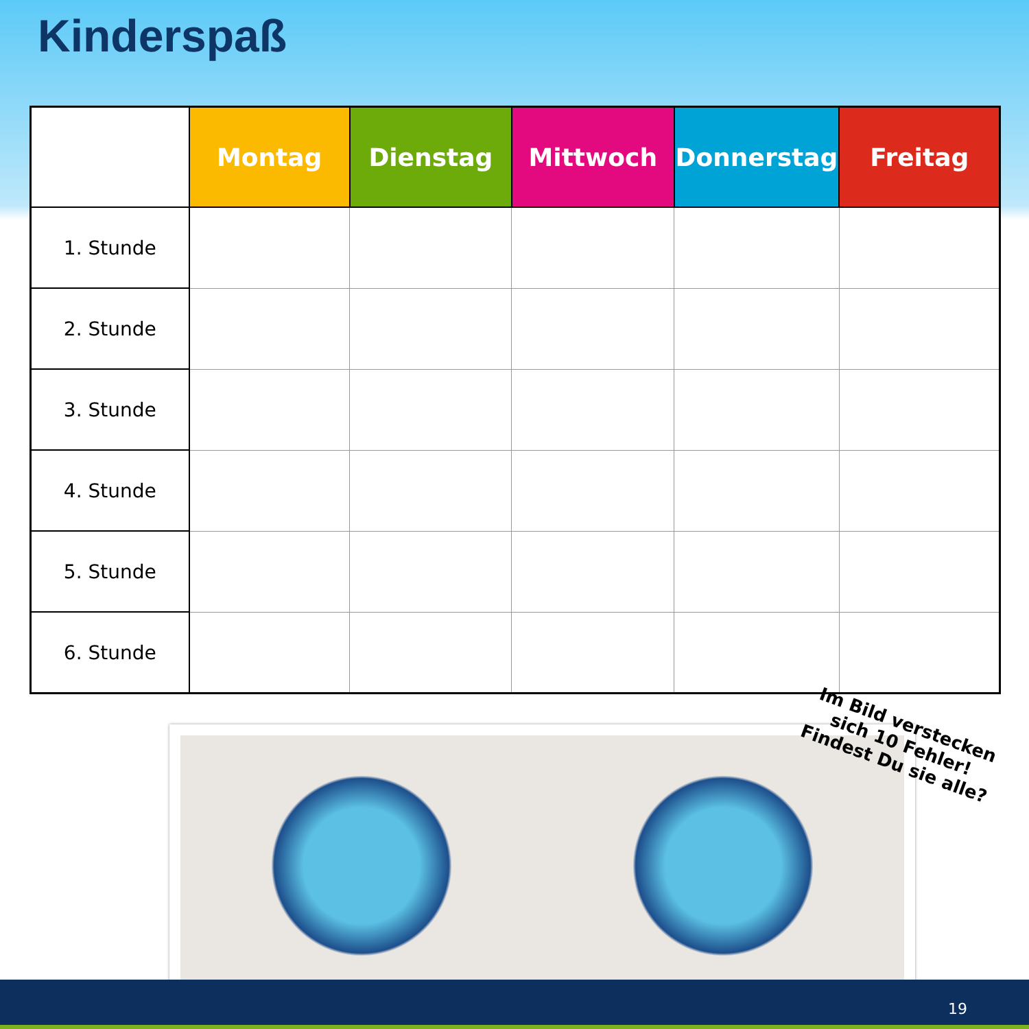Kinderspaß
| | Montag | Dienstag | Mittwoch | Donnerstag | Freitag |
| --- | --- | --- | --- | --- | --- |
| 1. Stunde | | | | | |
| 2. Stunde | | | | | |
| 3. Stunde | | | | | |
| 4. Stunde | | | | | |
| 5. Stunde | | | | | |
| 6. Stunde | | | | | |
Im Bild verstecken
sich 10 Fehler!
Findest Du sie alle?
19